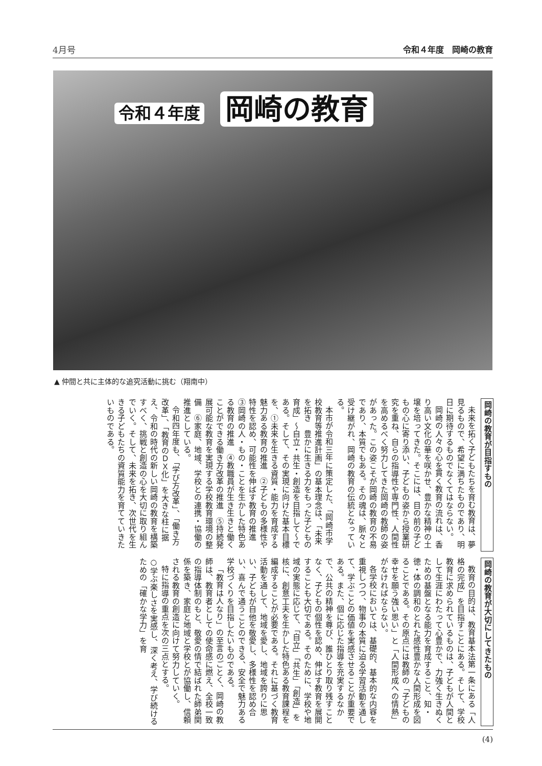4月号 令和４年度　岡崎の教育
令和４年度 岡崎の教育
▲ 仲間と共に主体的な追究活動に挑む（翔南中）
岡崎の教育が目指すもの
未来を拓く子どもたちを育む教育は、夢見るもので、希望に満ちたものであり、明日に期待するものでなくてはならない。
岡崎の人々の心を貫く教育の流れは、香り高い文化の華を咲かせ、豊かな精神の土壌を培ってきた。そこには、目の前の子どもの心に寄り添い、子どもの姿から授業研究を重ね、自らの指導性や専門性、人間性を高めるべく努力してきた岡崎の教師の姿があった。この姿こそが岡崎の教育の不易であり、本質でもある。その魂は、脈々と受け継がれ、岡崎の教育の伝統となっている。
本市が令和三年に策定した、「岡崎市学校教育等推進計画」の基本理念は、「未来を拓き　豊かに生きる力をもった子どもの育成」～自立・共生・創造を目指して～である。そして、その実現に向けた基本目標を、①未来を生きる資質・能力を育成する魅力ある教育の推進　②子どもの多様性や特性を認め、可能性を伸ばす教育の推進　③岡崎の人・もの・ことを生かした特色ある教育の推進　④教職員が生き生きと働くことができる働き方改革の推進　⑤持続発展可能な教育を実現する学校教育環境の整備　⑥家庭、地域、学校との連携・協働の推進としている。
令和四年度も、「学び方改革」、「働き方改革」、「教育のＤＸ化」を大きな柱に据え、令和の時代の新しい岡崎の教育を構築すべく、挑戦と創造の心を大切に取り組んでいく。そして、未来を拓き、次世代を生きる子どもたちの資質能力を育てていきたいものである。
岡崎の教育が大切にしてきたもの
教育の目的は、教育基本法第一条にある「人格の完成」を目指すことにある。そして、学校教育に求められているものは、子どもが人間として生涯にわたって心豊かで、力強く生きぬくための基盤となる能力を育成すること、知・徳・体の調和のとれた感性豊かな人間形成を図ることである。その原点には教師の「子どもの幸せを願う強い思い」と「人間形成への情熱」がなければならない。
各学校においては、基礎的、基本的な内容を重視しつつ、物事の本質に迫る学習活動を通して、学ぶことの価値を実感させることが重要である。また、個に応じた指導を充実するなかで、公共の精神を尊び、誰ひとり取り残すことなく、子どもの個性を認め、伸ばす教育を展開することも大切である。そのために、学校や地域の実態に応じて、「自立」「共生」「創造」を核に、創意工夫を生かした特色ある教育課程を編成することが必要である。それに基づく教育活動を通して、地域を愛し、地域を誇りに思い、子どもが自他を敬愛し、多様性を認め合い、喜んで通うことのできる、安全で魅力ある学校づくりを目指したいものである。
「教育は人なり」の至言のごとく、岡崎の教師は、教育者としての使命感に燃え、全校一致の指導体制のもと、敬愛の情で結ばれた師弟関係を築き、家庭と地域と学校とが協働し、信頼される教育の創造に向けて努力していく。
特に指導の重点を次の三点とする。
○学ぶ楽しさを実感し、深く考え、学び続けるための「確かな学力」を育
(4)